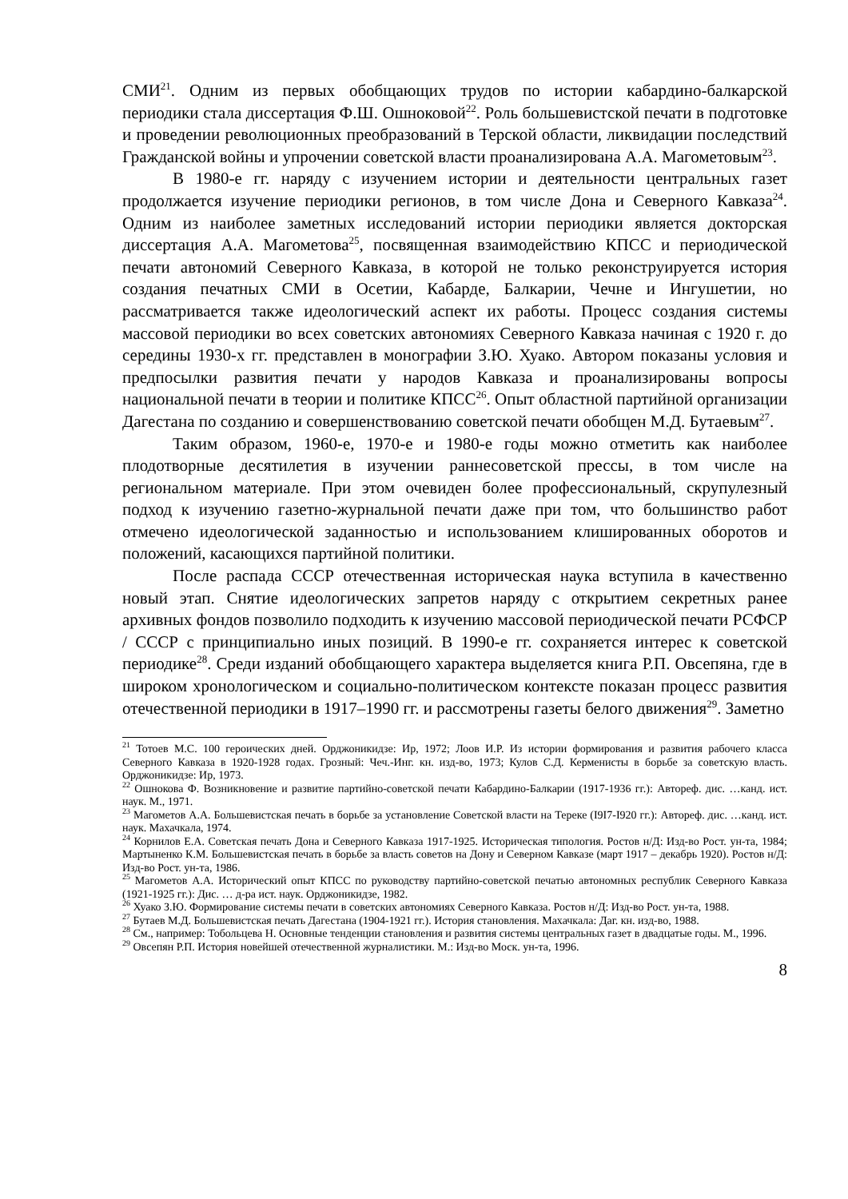СМИ<sup>21</sup>. Одним из первых обобщающих трудов по истории кабардино-балкарской периодики стала диссертация Ф.Ш. Ошноковой<sup>22</sup>. Роль большевистской печати в подготовке и проведении революционных преобразований в Терской области, ликвидации последствий Гражданской войны и упрочении советской власти проанализирована А.А. Магометовым<sup>23</sup>.
В 1980-е гг. наряду с изучением истории и деятельности центральных газет продолжается изучение периодики регионов, в том числе Дона и Северного Кавказа<sup>24</sup>. Одним из наиболее заметных исследований истории периодики является докторская диссертация А.А. Магометова<sup>25</sup>, посвященная взаимодействию КПСС и периодической печати автономий Северного Кавказа, в которой не только реконструируется история создания печатных СМИ в Осетии, Кабарде, Балкарии, Чечне и Ингушетии, но рассматривается также идеологический аспект их работы. Процесс создания системы массовой периодики во всех советских автономиях Северного Кавказа начиная с 1920 г. до середины 1930-х гг. представлен в монографии З.Ю. Хуако. Автором показаны условия и предпосылки развития печати у народов Кавказа и проанализированы вопросы национальной печати в теории и политике КПСС<sup>26</sup>. Опыт областной партийной организации Дагестана по созданию и совершенствованию советской печати обобщен М.Д. Бутаевым<sup>27</sup>.
Таким образом, 1960-е, 1970-е и 1980-е годы можно отметить как наиболее плодотворные десятилетия в изучении раннесоветской прессы, в том числе на региональном материале. При этом очевиден более профессиональный, скрупулезный подход к изучению газетно-журнальной печати даже при том, что большинство работ отмечено идеологической заданностью и использованием клишированных оборотов и положений, касающихся партийной политики.
После распада СССР отечественная историческая наука вступила в качественно новый этап. Снятие идеологических запретов наряду с открытием секретных ранее архивных фондов позволило подходить к изучению массовой периодической печати РСФСР / СССР с принципиально иных позиций. В 1990-е гг. сохраняется интерес к советской периодике<sup>28</sup>. Среди изданий обобщающего характера выделяется книга Р.П. Овсепяна, где в широком хронологическом и социально-политическом контексте показан процесс развития отечественной периодики в 1917–1990 гг. и рассмотрены газеты белого движения<sup>29</sup>. Заметно
<sup>21</sup> Тотоев М.С. 100 героических дней. Орджоникидзе: Ир, 1972; Лоов И.Р. Из истории формирования и развития рабочего класса Северного Кавказа в 1920-1928 годах. Грозный: Чеч.-Инг. кн. изд-во, 1973; Кулов С.Д. Керменисты в борьбе за советскую власть. Орджоникидзе: Ир, 1973.
<sup>22</sup> Ошнокова Ф. Возникновение и развитие партийно-советской печати Кабардино-Балкарии (1917-1936 гг.): Автореф. дис. …канд. ист. наук. М., 1971.
<sup>23</sup> Магометов А.А. Большевистская печать в борьбе за установление Советской власти на Тереке (I9I7-I920 гг.): Автореф. дис. …канд. ист. наук. Махачкала, 1974.
<sup>24</sup> Корнилов Е.А. Советская печать Дона и Северного Кавказа 1917-1925. Историческая типология. Ростов н/Д: Изд-во Рост. ун-та, 1984; Мартыненко К.М. Большевистская печать в борьбе за власть советов на Дону и Северном Кавказе (март 1917 – декабрь 1920). Ростов н/Д: Изд-во Рост. ун-та, 1986.
<sup>25</sup> Магометов А.А. Исторический опыт КПСС по руководству партийно-советской печатью автономных республик Северного Кавказа (1921-1925 гг.): Дис. … д-ра ист. наук. Орджоникидзе, 1982.
<sup>26</sup> Хуако З.Ю. Формирование системы печати в советских автономиях Северного Кавказа. Ростов н/Д: Изд-во Рост. ун-та, 1988.
<sup>27</sup> Бутаев М.Д. Большевистская печать Дагестана (1904-1921 гг.). История становления. Махачкала: Даг. кн. изд-во, 1988.
<sup>28</sup> См., например: Тобольцева Н. Основные тенденции становления и развития системы центральных газет в двадцатые годы. М., 1996.
<sup>29</sup> Овсепян Р.П. История новейшей отечественной журналистики. М.: Изд-во Моск. ун-та, 1996.
8